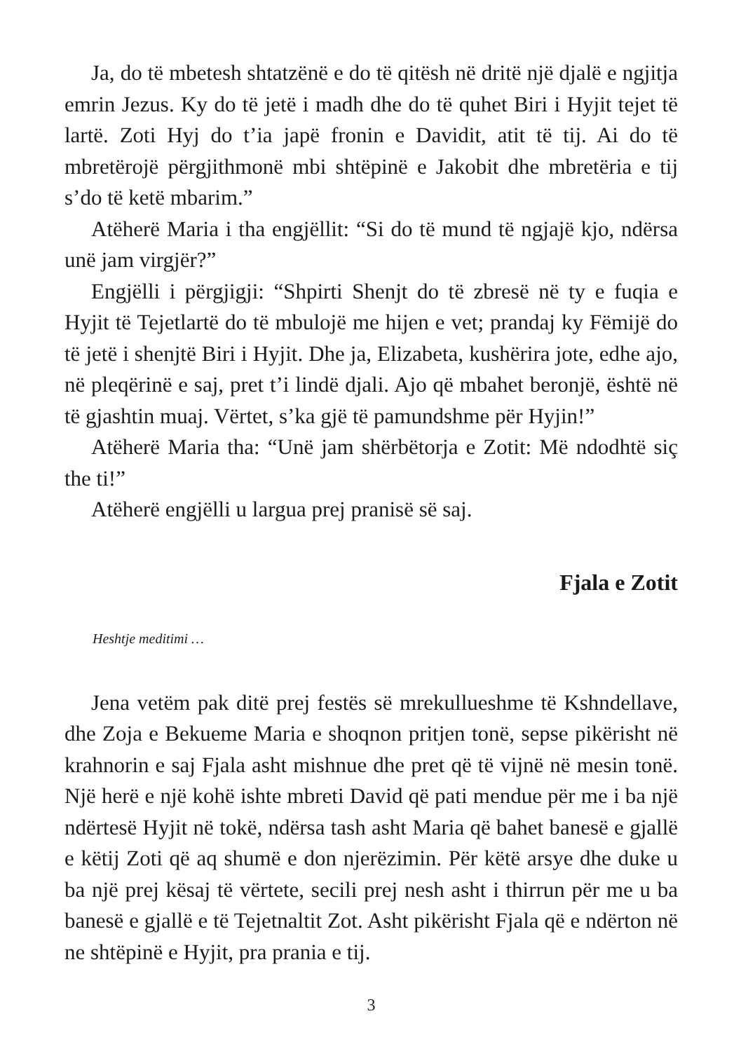Ja, do të mbetesh shtatzënë e do të qitësh në dritë një djalë e ngjitja emrin Jezus. Ky do të jetë i madh dhe do të quhet Biri i Hyjit tejet të lartë. Zoti Hyj do t’ia japë fronin e Davidit, atit të tij. Ai do të mbretërojë përgjithmonë mbi shtëpinë e Jakobit dhe mbretëria e tij s’do të ketë mbarim.”
Atëherë Maria i tha engjëllit: “Si do të mund të ngjajë kjo, ndërsa unë jam virgjër?”
Engjëlli i përgjigji: “Shpirti Shenjt do të zbresë në ty e fuqia e Hyjit të Tejetlartë do të mbulojë me hijen e vet; prandaj ky Fëmijë do të jetë i shenjtë Biri i Hyjit. Dhe ja, Elizabeta, kushërira jote, edhe ajo, në pleqërinë e saj, pret t’i lindë djali. Ajo që mbahet beronjë, është në të gjashtin muaj. Vërtet, s’ka gjë të pamundshme për Hyjin!”
Atëherë Maria tha: “Unë jam shërbëtorja e Zotit: Më ndodhtë siç the ti!”
Atëherë engjëlli u largua prej pranisë së saj.
Fjala e Zotit
Heshtje meditimi …
Jena vetëm pak ditë prej festës së mrekullueshme të Kshndellave, dhe Zoja e Bekueme Maria e shoqnon pritjen tonë, sepse pikërisht në krahnorin e saj Fjala asht mishnue dhe pret që të vijnë në mesin tonë. Një herë e një kohë ishte mbreti David që pati mendue për me i ba një ndërtesë Hyjit në tokë, ndërsa tash asht Maria që bahet banesë e gjallë e këtij Zoti që aq shumë e don njerëzimin. Për këtë arsye dhe duke u ba një prej kësaj të vërtete, secili prej nesh asht i thirrun për me u ba banesë e gjallë e të Tejetnaltit Zot. Asht pikërisht Fjala që e ndërton në ne shtëpinë e Hyjit, pra prania e tij.
3